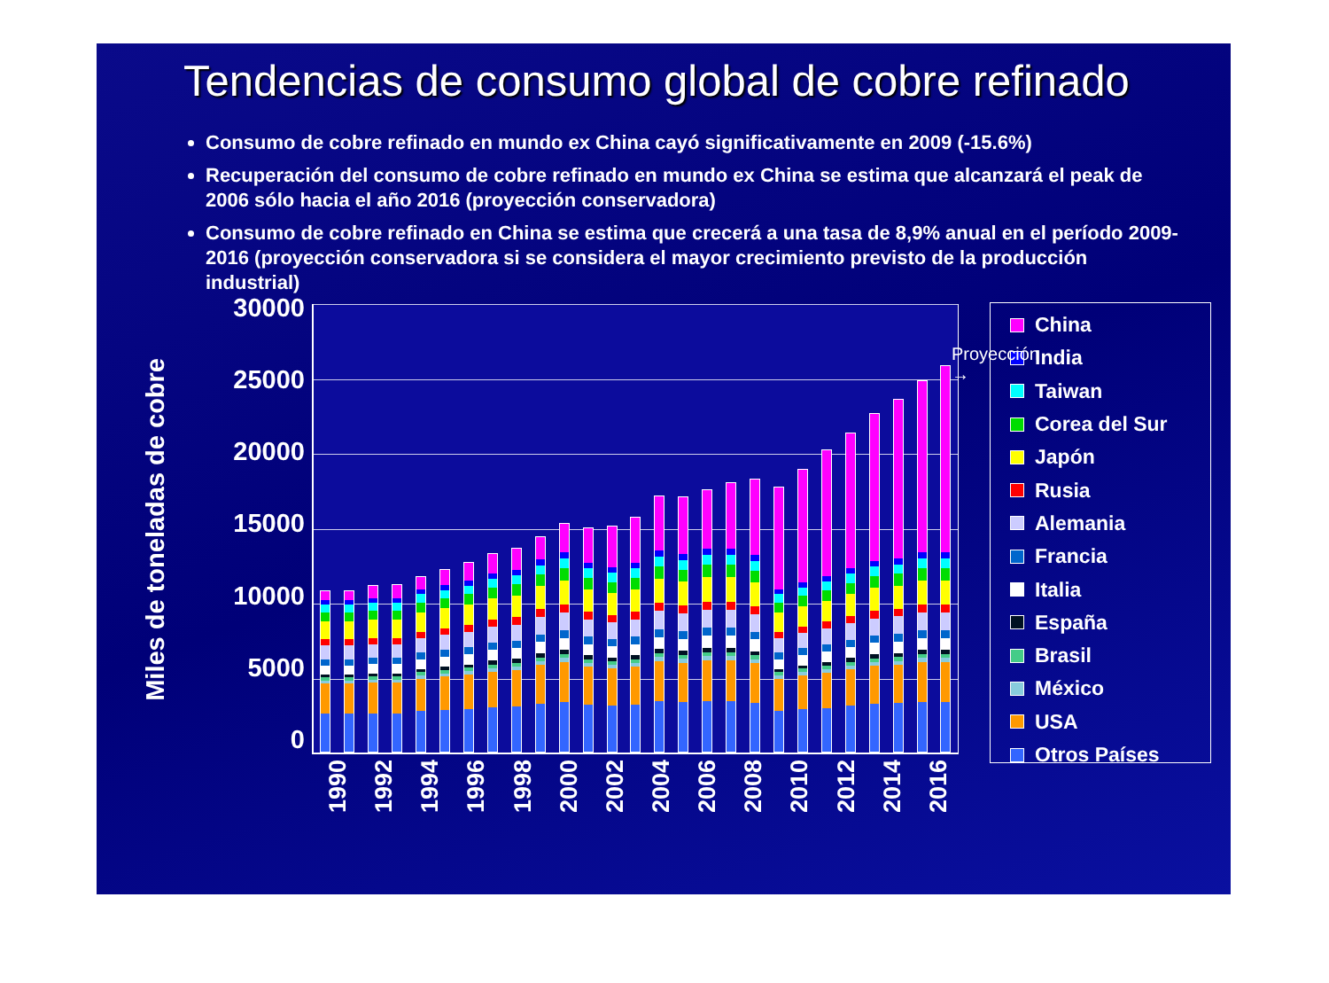Tendencias de consumo global de cobre refinado
Consumo de cobre refinado en mundo ex China cayó significativamente en 2009 (-15.6%)
Recuperación del consumo de cobre refinado en mundo ex China se estima que alcanzará el peak de 2006 sólo hacia el año 2016 (proyección conservadora)
Consumo de cobre refinado en China se estima que crecerá a una tasa de 8,9% anual en el período 2009-2016 (proyección conservadora si se considera el mayor crecimiento previsto de la producción industrial)
Miles de toneladas de cobre
30000
25000
20000
15000
10000
5000
0
Proyección →
1990 1992 1994 1996 1998 2000 2002 2004 2006 2008 2010 2012 2014 2016
China
India
Taiwan
Corea del Sur
Japón
Rusia
Alemania
Francia
Italia
España
Brasil
México
USA
Otros Países